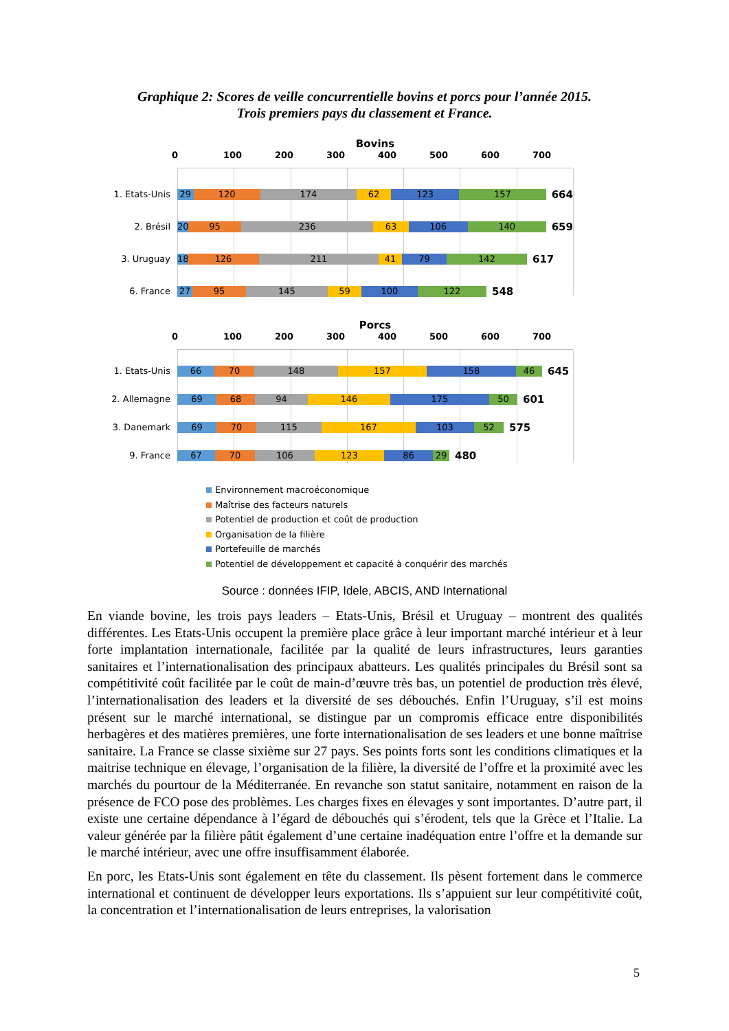Graphique 2: Scores de veille concurrentielle bovins et porcs pour l’année 2015.
Trois premiers pays du classement et France.
Bovins
0 100 200 300 400 500 600 700
1. Etats-Unis
29 120 174 62 123 157
664
2. Brésil
20 95 236 63 106 140
659
3. Uruguay
18
126 211 41 79 142
617
6. France
27 95 145 59 100 122
548
Porcs
0 100 200 300 400 500 600 700
1. Etats-Unis
66 70 148 157 158 46
645
2. Allemagne
69 68 94 146 175 50
601
3. Danemark
69 70 115 167 103 52
575
9. France
67 70 106 123 86 29
480
Environnement macroéconomique
Maîtrise des facteurs naturels
Potentiel de production et coût de production
Organisation de la filière
Portefeuille de marchés
Potentiel de développement et capacité à conquérir des marchés
Source : données IFIP, Idele, ABCIS, AND International
En viande bovine, les trois pays leaders – Etats-Unis, Brésil et Uruguay – montrent des qualités différentes. Les Etats-Unis occupent la première place grâce à leur important marché intérieur et à leur forte implantation internationale, facilitée par la qualité de leurs infrastructures, leurs garanties sanitaires et l’internationalisation des principaux abatteurs. Les qualités principales du Brésil sont sa compétitivité coût facilitée par le coût de main-d’œuvre très bas, un potentiel de production très élevé, l’internationalisation des leaders et la diversité de ses débouchés. Enfin l’Uruguay, s’il est moins présent sur le marché international, se distingue par un compromis efficace entre disponibilités herbagères et des matières premières, une forte internationalisation de ses leaders et une bonne maîtrise sanitaire. La France se classe sixième sur 27 pays. Ses points forts sont les conditions climatiques et la maitrise technique en élevage, l’organisation de la filière, la diversité de l’offre et la proximité avec les marchés du pourtour de la Méditerranée. En revanche son statut sanitaire, notamment en raison de la présence de FCO pose des problèmes. Les charges fixes en élevages y sont importantes. D’autre part, il existe une certaine dépendance à l’égard de débouchés qui s’érodent, tels que la Grèce et l’Italie. La valeur générée par la filière pâtit également d’une certaine inadéquation entre l’offre et la demande sur le marché intérieur, avec une offre insuffisamment élaborée.
En porc, les Etats-Unis sont également en tête du classement. Ils pèsent fortement dans le commerce international et continuent de développer leurs exportations. Ils s’appuient sur leur compétitivité coût, la concentration et l’internationalisation de leurs entreprises, la valorisation
5